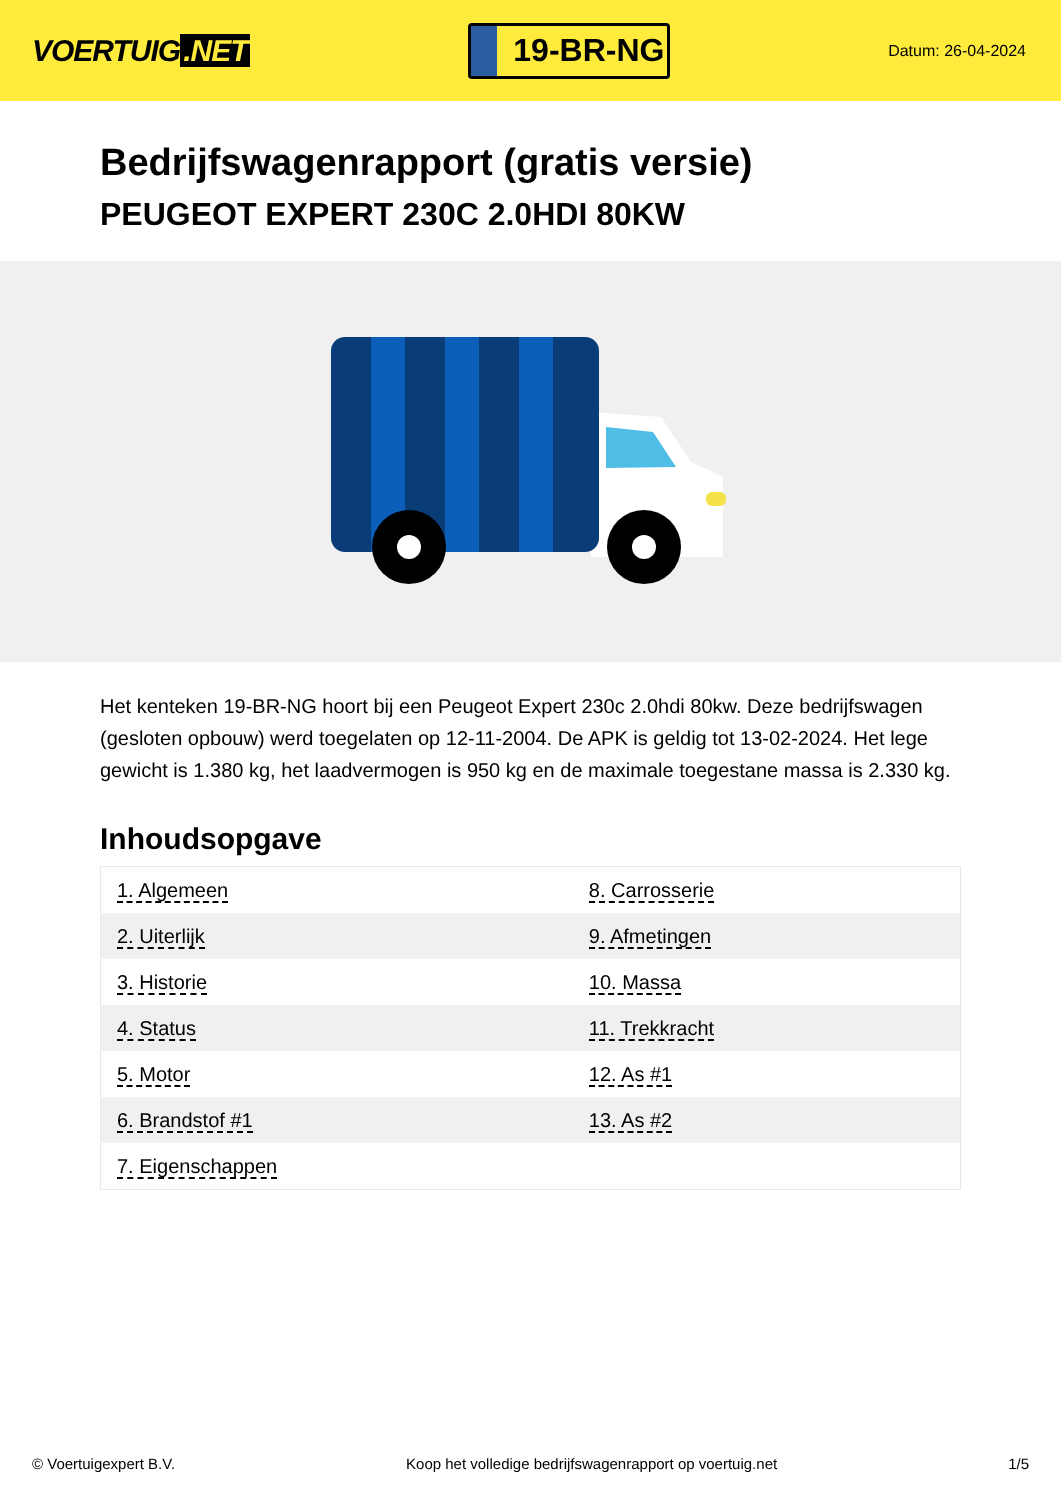VOERTUIG.NET
19-BR-NG
Datum: 26-04-2024
Bedrijfswagenrapport (gratis versie)
PEUGEOT EXPERT 230C 2.0HDI 80KW
Het kenteken 19-BR-NG hoort bij een Peugeot Expert 230c 2.0hdi 80kw. Deze bedrijfswagen (gesloten opbouw) werd toegelaten op 12-11-2004. De APK is geldig tot 13-02-2024. Het lege gewicht is 1.380 kg, het laadvermogen is 950 kg en de maximale toegestane massa is 2.330 kg.
Inhoudsopgave
| 1. Algemeen | 8. Carrosserie |
| 2. Uiterlijk | 9. Afmetingen |
| 3. Historie | 10. Massa |
| 4. Status | 11. Trekkracht |
| 5. Motor | 12. As #1 |
| 6. Brandstof #1 | 13. As #2 |
| 7. Eigenschappen | |
© Voertuigexpert B.V. Koop het volledige bedrijfswagenrapport op voertuig.net 1/5